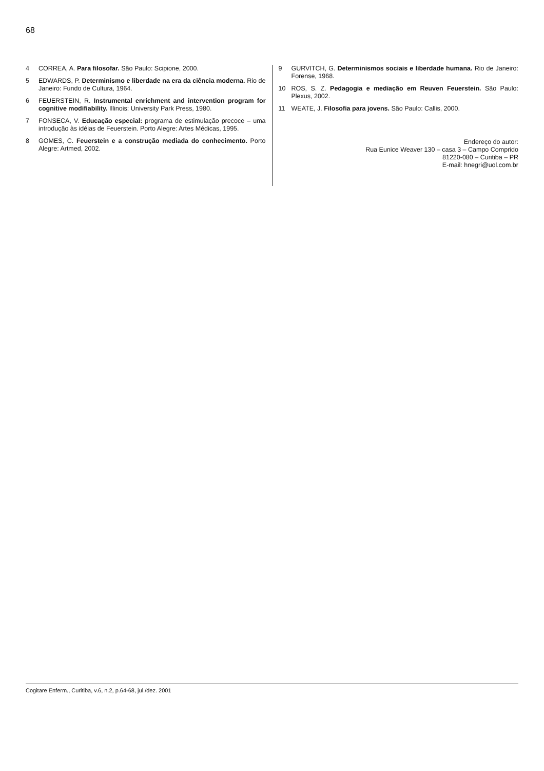68
4 CORREA, A. Para filosofar. São Paulo: Scipione, 2000.
5 EDWARDS, P. Determinismo e liberdade na era da ciência moderna. Rio de Janeiro: Fundo de Cultura, 1964.
6 FEUERSTEIN, R. Instrumental enrichment and intervention program for cognitive modifiability. Illinois: University Park Press, 1980.
7 FONSECA, V. Educação especial: programa de estimulação precoce – uma introdução às idéias de Feuerstein. Porto Alegre: Artes Médicas, 1995.
8 GOMES, C. Feuerstein e a construção mediada do conhecimento. Porto Alegre: Artmed, 2002.
9 GURVITCH, G. Determinismos sociais e liberdade humana. Rio de Janeiro: Forense, 1968.
10 ROS, S. Z. Pedagogia e mediação em Reuven Feuerstein. São Paulo: Plexus, 2002.
11 WEATE, J. Filosofia para jovens. São Paulo: Callis, 2000.
Endereço do autor:
Rua Eunice Weaver 130 – casa 3 – Campo Comprido
81220-080 – Curitiba – PR
E-mail: hnegri@uol.com.br
Cogitare Enferm., Curitiba, v.6, n.2, p.64-68, jul./dez. 2001